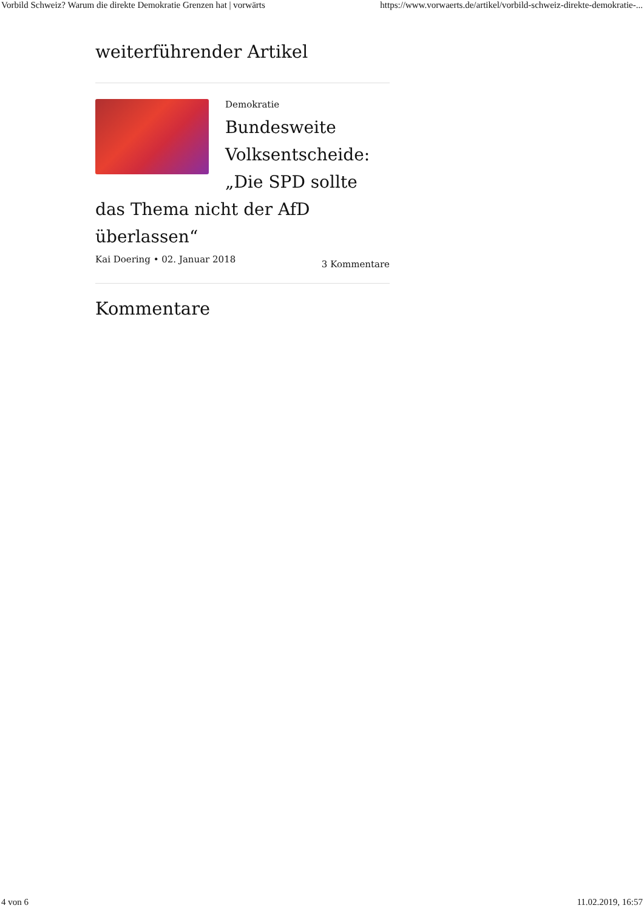Vorbild Schweiz? Warum die direkte Demokratie Grenzen hat | vorwärts https://www.vorwaerts.de/artikel/vorbild-schweiz-direkte-demokratie-...
weiterführender Artikel
Demokratie
Bundesweite Volksentscheide: „Die SPD sollte das Thema nicht der AfD überlassen“
Kai Doering • 02. Januar 2018 3 Kommentare
Kommentare
4 von 6 11.02.2019, 16:57